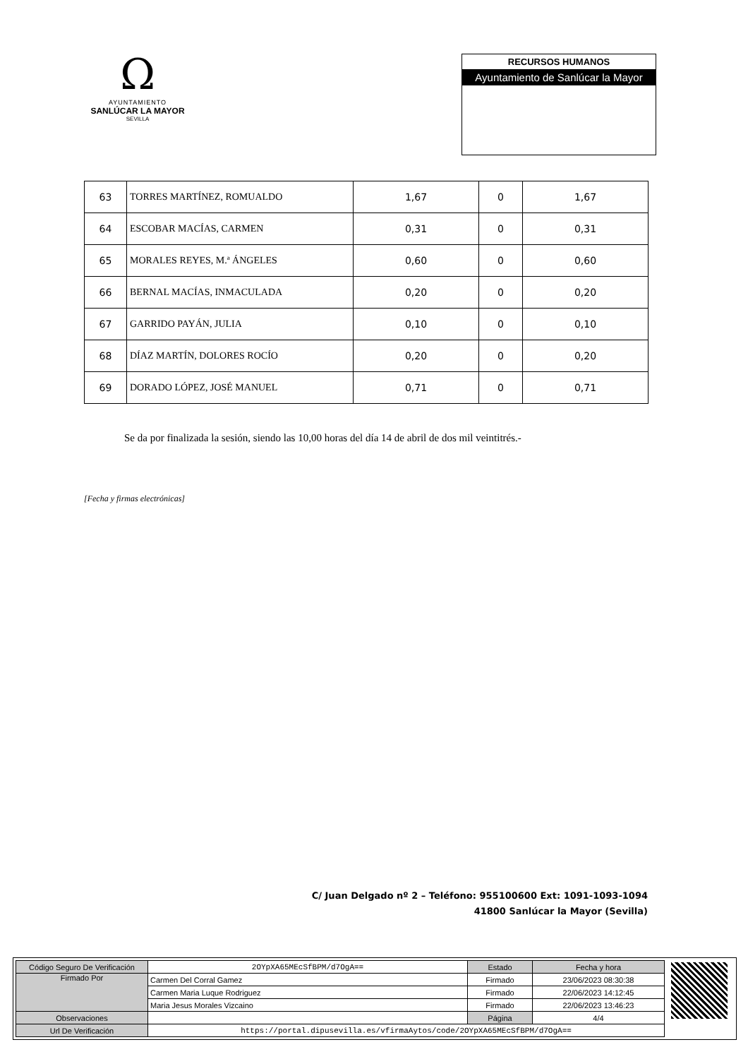Ω
AYUNTAMIENTO
SANLÚCAR LA MAYOR
SEVILLA
RECURSOS HUMANOS
Ayuntamiento de Sanlúcar la Mayor
| 63 | TORRES MARTÍNEZ, ROMUALDO | 1,67 | 0 | 1,67 |
| 64 | ESCOBAR MACÍAS, CARMEN | 0,31 | 0 | 0,31 |
| 65 | MORALES REYES, M.ª ÁNGELES | 0,60 | 0 | 0,60 |
| 66 | BERNAL MACÍAS, INMACULADA | 0,20 | 0 | 0,20 |
| 67 | GARRIDO PAYÁN, JULIA | 0,10 | 0 | 0,10 |
| 68 | DÍAZ MARTÍN, DOLORES ROCÍO | 0,20 | 0 | 0,20 |
| 69 | DORADO LÓPEZ, JOSÉ MANUEL | 0,71 | 0 | 0,71 |
Se da por finalizada la sesión, siendo las 10,00 horas del día 14 de abril de dos mil veintitrés.-
[Fecha y firmas electrónicas]
C/ Juan Delgado nº 2 – Teléfono: 955100600 Ext: 1091-1093-1094
41800 Sanlúcar la Mayor (Sevilla)
| Código Seguro De Verificación | 2OYpXA65MEcSfBPM/d7OgA== | Estado | Fecha y hora |
| Firmado Por | Carmen Del Corral Gamez | Firmado | 23/06/2023 08:30:38 |
| | Carmen Maria Luque Rodriguez | Firmado | 22/06/2023 14:12:45 |
| | Maria Jesus Morales Vizcaino | Firmado | 22/06/2023 13:46:23 |
| Observaciones | | Página | 4/4 |
| Url De Verificación | https://portal.dipusevilla.es/vfirmaAytos/code/2OYpXA65MEcSfBPM/d7OgA== | | |